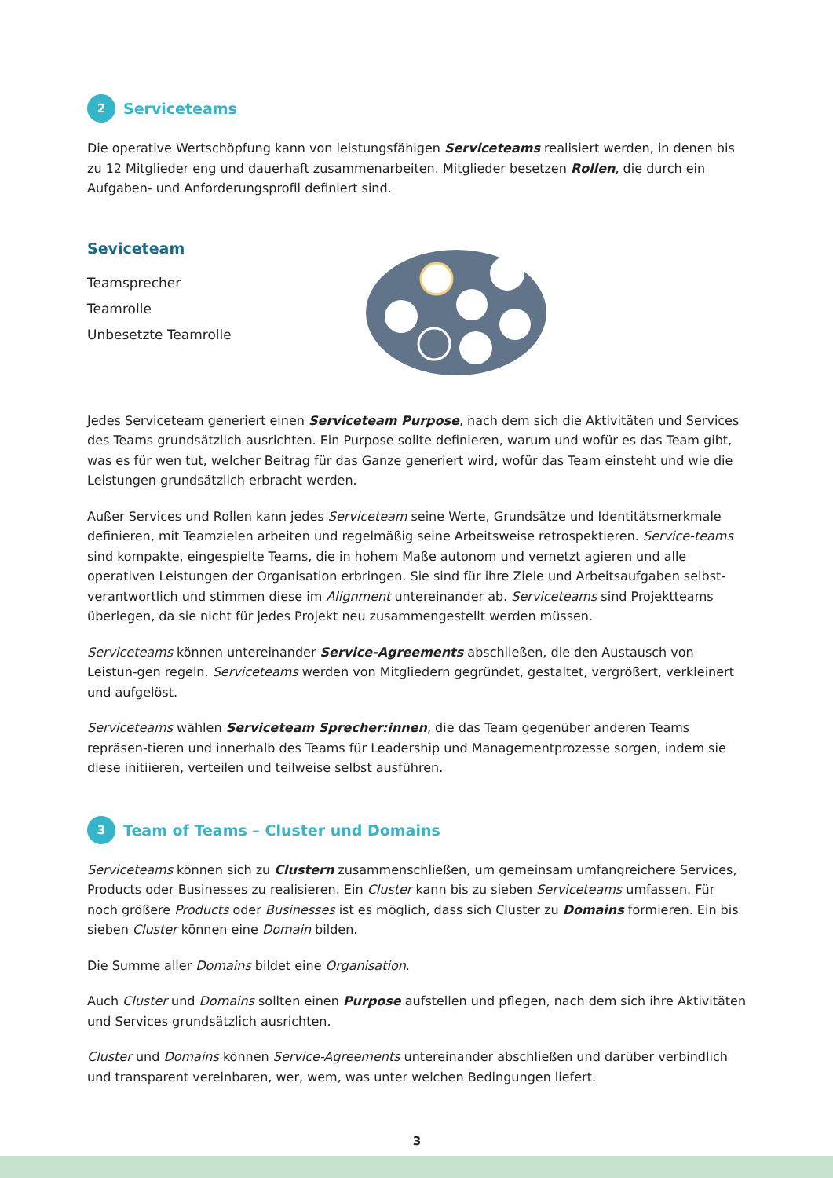2 Serviceteams
Die operative Wertschöpfung kann von leistungsfähigen Serviceteams realisiert werden, in denen bis zu 12 Mitglieder eng und dauerhaft zusammenarbeiten. Mitglieder besetzen Rollen, die durch ein Aufgaben- und Anforderungsprofil definiert sind.
Seviceteam
Teamsprecher
Teamrolle
Unbesetzte Teamrolle
Jedes Serviceteam generiert einen Serviceteam Purpose, nach dem sich die Aktivitäten und Services des Teams grundsätzlich ausrichten. Ein Purpose sollte definieren, warum und wofür es das Team gibt, was es für wen tut, welcher Beitrag für das Ganze generiert wird, wofür das Team einsteht und wie die Leistungen grundsätzlich erbracht werden.
Außer Services und Rollen kann jedes Serviceteam seine Werte, Grundsätze und Identitätsmerkmale definieren, mit Teamzielen arbeiten und regelmäßig seine Arbeitsweise retrospektieren. Service-teams sind kompakte, eingespielte Teams, die in hohem Maße autonom und vernetzt agieren und alle operativen Leistungen der Organisation erbringen. Sie sind für ihre Ziele und Arbeitsaufgaben selbst-verantwortlich und stimmen diese im Alignment untereinander ab. Serviceteams sind Projektteams überlegen, da sie nicht für jedes Projekt neu zusammengestellt werden müssen.
Serviceteams können untereinander Service-Agreements abschließen, die den Austausch von Leistun-gen regeln. Serviceteams werden von Mitgliedern gegründet, gestaltet, vergrößert, verkleinert und aufgelöst.
Serviceteams wählen Serviceteam Sprecher:innen, die das Team gegenüber anderen Teams repräsen-tieren und innerhalb des Teams für Leadership und Managementprozesse sorgen, indem sie diese initiieren, verteilen und teilweise selbst ausführen.
3 Team of Teams – Cluster und Domains
Serviceteams können sich zu Clustern zusammenschließen, um gemeinsam umfangreichere Services, Products oder Businesses zu realisieren. Ein Cluster kann bis zu sieben Serviceteams umfassen. Für noch größere Products oder Businesses ist es möglich, dass sich Cluster zu Domains formieren. Ein bis sieben Cluster können eine Domain bilden.
Die Summe aller Domains bildet eine Organisation.
Auch Cluster und Domains sollten einen Purpose aufstellen und pflegen, nach dem sich ihre Aktivitäten und Services grundsätzlich ausrichten.
Cluster und Domains können Service-Agreements untereinander abschließen und darüber verbindlich und transparent vereinbaren, wer, wem, was unter welchen Bedingungen liefert.
3